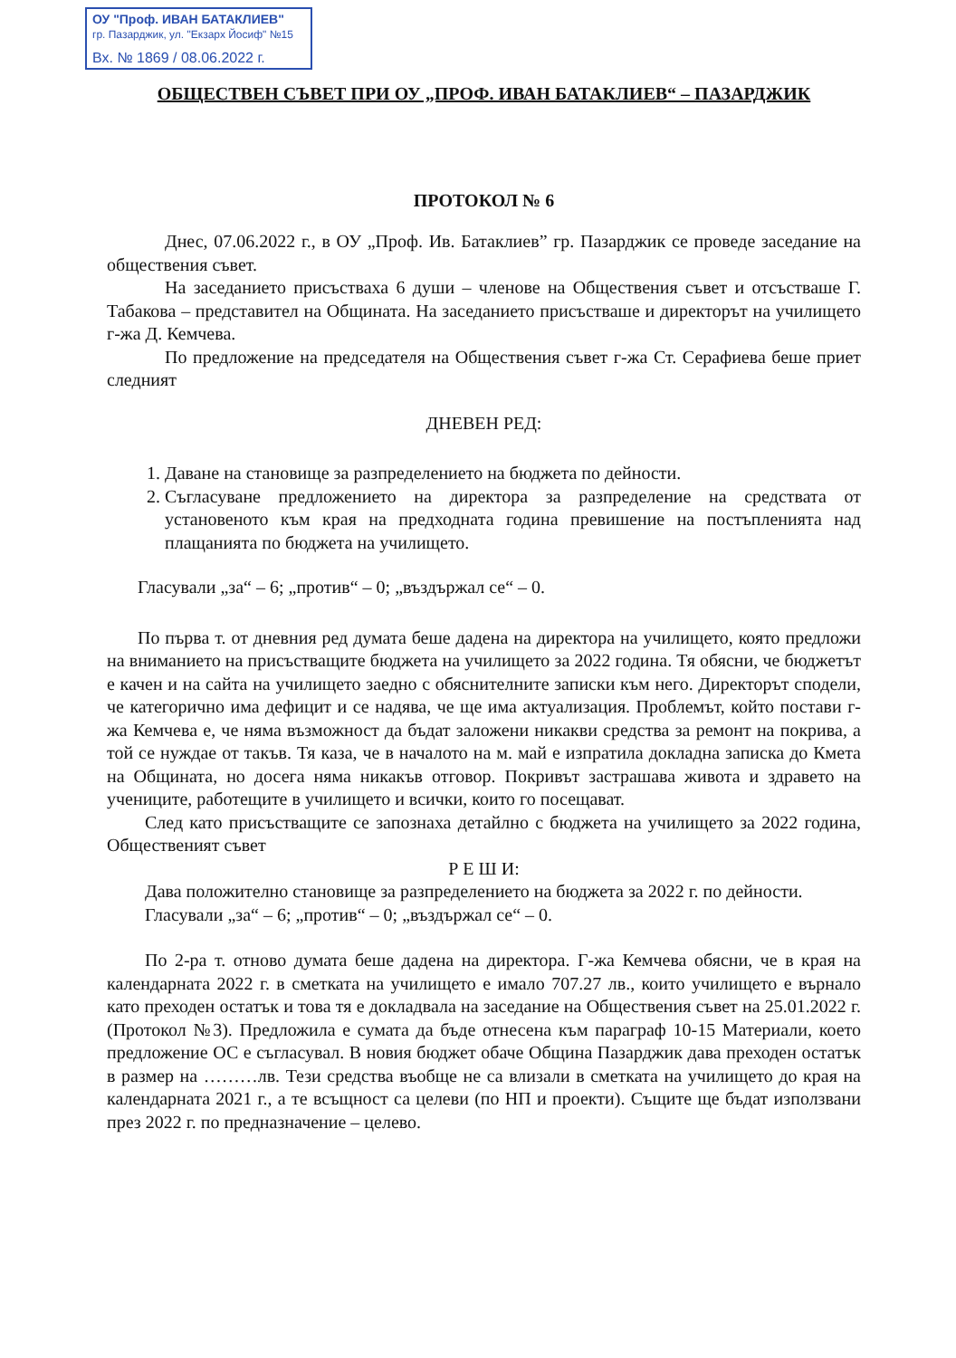ОУ "Проф. ИВАН БАТАКЛИЕВ"
гр. Пазарджик, ул. "Екзарх Йосиф" №15
Вх. № 1869 / 08.06.2022 г.
ОБЩЕСТВЕН СЪВЕТ ПРИ ОУ „ПРОФ. ИВАН БАТАКЛИЕВ“ – ПАЗАРДЖИК
ПРОТОКОЛ № 6
Днес, 07.06.2022 г., в ОУ „Проф. Ив. Батаклиев” гр. Пазарджик се проведе заседание на обществения съвет.
На заседанието присъстваха 6 души – членове на Обществения съвет и отсъстваше Г. Табакова – представител на Общината. На заседанието присъстваше и директорът на училището г-жа Д. Кемчева.
По предложение на председателя на Обществения съвет г-жа Ст. Серафиева беше приет следният
ДНЕВЕН РЕД:
1. Даване на становище за разпределението на бюджета по дейности.
2. Съгласуване предложението на директора за разпределение на средствата от установеното към края на предходната година превишение на постъпленията над плащанията по бюджета на училището.
Гласували „за“ – 6; „против“ – 0; „въздържал се“ – 0.
По първа т. от дневния ред думата беше дадена на директора на училището, която предложи на вниманието на присъстващите бюджета на училището за 2022 година. Тя обясни, че бюджетът е качен и на сайта на училището заедно с обяснителните записки към него. Директорът сподели, че категорично има дефицит и се надява, че ще има актуализация. Проблемът, който постави г-жа Кемчева е, че няма възможност да бъдат заложени никакви средства за ремонт на покрива, а той се нуждае от такъв. Тя каза, че в началото на м. май е изпратила докладна записка до Кмета на Общината, но досега няма никакъв отговор. Покривът застрашава живота и здравето на учениците, работещите в училището и всички, които го посещават.
След като присъстващите се запознаха детайлно с бюджета на училището за 2022 година, Общественият съвет
Р Е Ш И:
Дава положително становище за разпределението на бюджета за 2022 г. по дейности.
Гласували „за“ – 6; „против“ – 0; „въздържал се“ – 0.
По 2-ра т. отново думата беше дадена на директора. Г-жа Кемчева обясни, че в края на календарната 2022 г. в сметката на училището е имало 707.27 лв., които училището е върнало като преходен остатък и това тя е докладвала на заседание на Обществения съвет на 25.01.2022 г. (Протокол №3). Предложила е сумата да бъде отнесена към параграф 10-15 Материали, което предложение ОС е съгласувал. В новия бюджет обаче Община Пазарджик дава преходен остатък в размер на ………лв. Тези средства въобще не са влизали в сметката на училището до края на календарната 2021 г., а те всъщност са целеви (по НП и проекти). Същите ще бъдат използвани през 2022 г. по предназначение – целево.